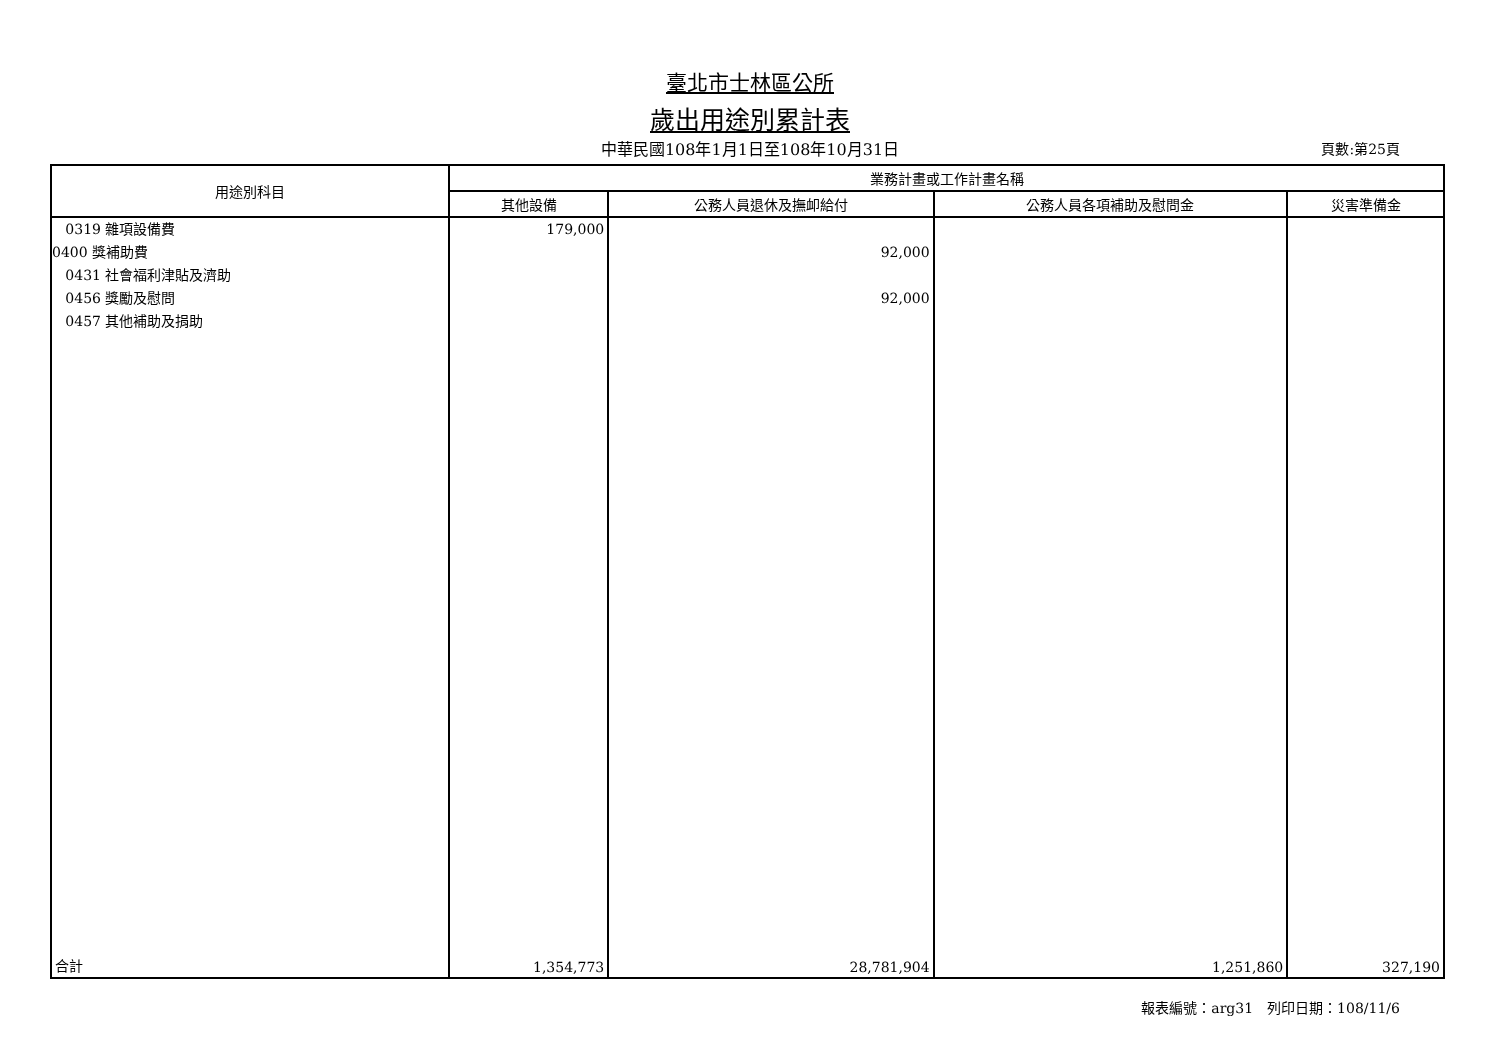臺北市士林區公所
歲出用途別累計表
中華民國108年1月1日至108年10月31日
頁數:第25頁
| 用途別科目 | 業務計畫或工作計畫名稱 | | | |
| --- | --- | --- | --- | --- |
| | 其他設備 | 公務人員退休及撫卹給付 | 公務人員各項補助及慰問金 | 災害準備金 |
| 0319 雜項設備費 0400 獎補助費 0431 社會福利津貼及濟助 0456 獎勵及慰問 0457 其他補助及捐助 | 179,000 | 92,000 92,000 | | |
| 合計 | 1,354,773 | 28,781,904 | 1,251,860 | 327,190 |
報表編號：arg31　列印日期：108/11/6